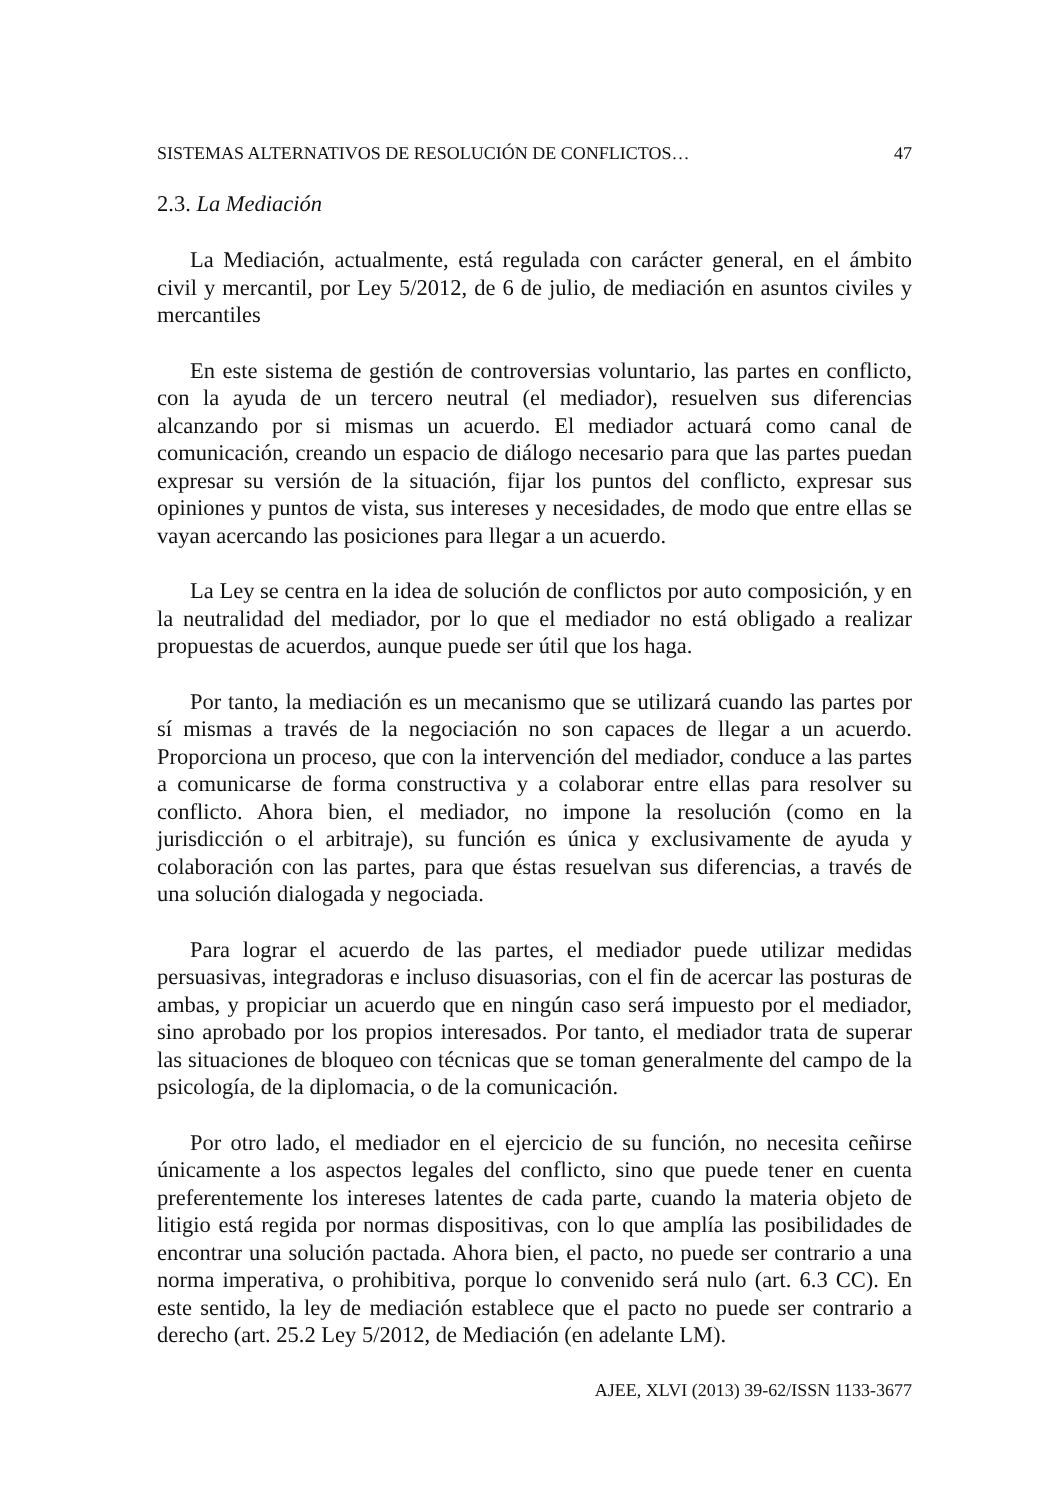SISTEMAS ALTERNATIVOS DE RESOLUCIÓN DE CONFLICTOS… 47
2.3. La Mediación
La Mediación, actualmente, está regulada con carácter general, en el ámbito civil y mercantil, por Ley 5/2012, de 6 de julio, de mediación en asuntos civiles y mercantiles
En este sistema de gestión de controversias voluntario, las partes en conflicto, con la ayuda de un tercero neutral (el mediador), resuelven sus diferencias alcanzando por si mismas un acuerdo. El mediador actuará como canal de comunicación, creando un espacio de diálogo necesario para que las partes puedan expresar su versión de la situación, fijar los puntos del conflicto, expresar sus opiniones y puntos de vista, sus intereses y necesidades, de modo que entre ellas se vayan acercando las posiciones para llegar a un acuerdo.
La Ley se centra en la idea de solución de conflictos por auto composición, y en la neutralidad del mediador, por lo que el mediador no está obligado a realizar propuestas de acuerdos, aunque puede ser útil que los haga.
Por tanto, la mediación es un mecanismo que se utilizará cuando las partes por sí mismas a través de la negociación no son capaces de llegar a un acuerdo. Proporciona un proceso, que con la intervención del mediador, conduce a las partes a comunicarse de forma constructiva y a colaborar entre ellas para resolver su conflicto. Ahora bien, el mediador, no impone la resolución (como en la jurisdicción o el arbitraje), su función es única y exclusivamente de ayuda y colaboración con las partes, para que éstas resuelvan sus diferencias, a través de una solución dialogada y negociada.
Para lograr el acuerdo de las partes, el mediador puede utilizar medidas persuasivas, integradoras e incluso disuasorias, con el fin de acercar las posturas de ambas, y propiciar un acuerdo que en ningún caso será impuesto por el mediador, sino aprobado por los propios interesados. Por tanto, el mediador trata de superar las situaciones de bloqueo con técnicas que se toman generalmente del campo de la psicología, de la diplomacia, o de la comunicación.
Por otro lado, el mediador en el ejercicio de su función, no necesita ceñirse únicamente a los aspectos legales del conflicto, sino que puede tener en cuenta preferentemente los intereses latentes de cada parte, cuando la materia objeto de litigio está regida por normas dispositivas, con lo que amplía las posibilidades de encontrar una solución pactada. Ahora bien, el pacto, no puede ser contrario a una norma imperativa, o prohibitiva, porque lo convenido será nulo (art. 6.3 CC). En este sentido, la ley de mediación establece que el pacto no puede ser contrario a derecho (art. 25.2 Ley 5/2012, de Mediación (en adelante LM).
AJEE, XLVI (2013) 39-62/ISSN 1133-3677